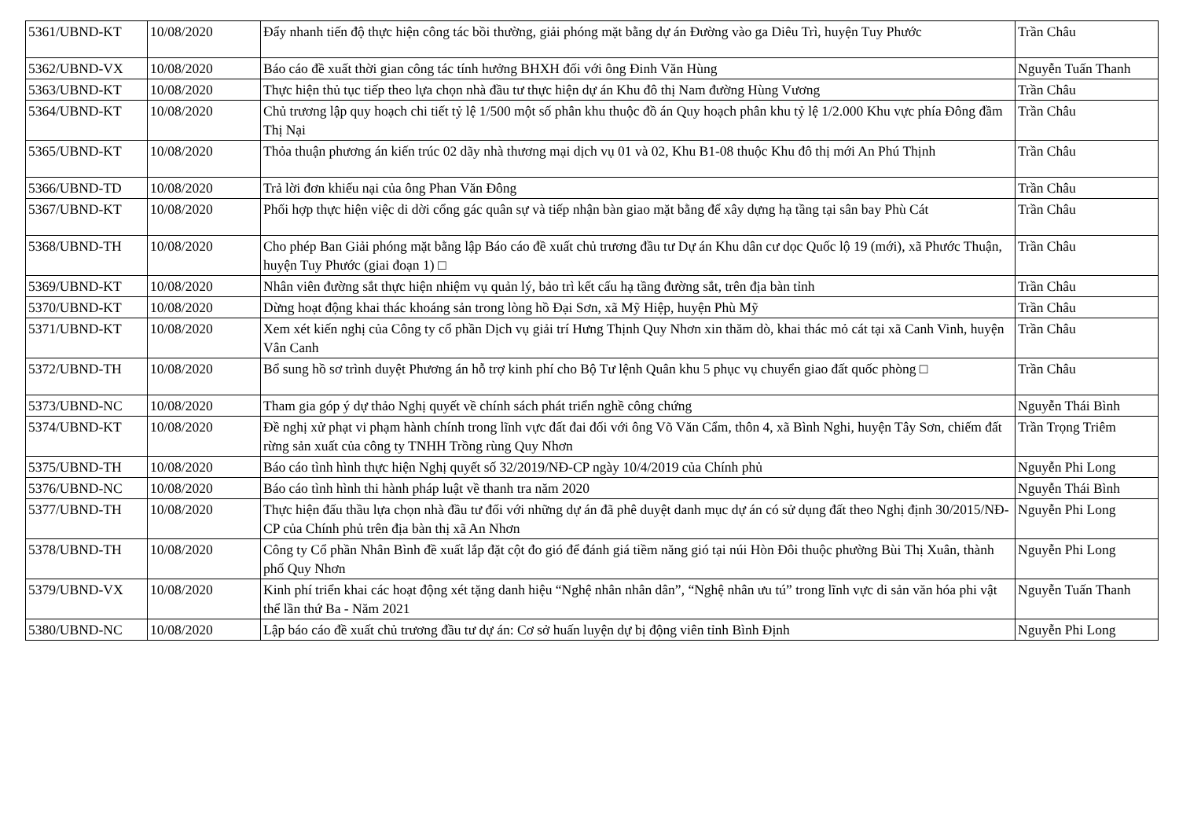| 5361/UBND-KT | 10/08/2020 | Đẩy nhanh tiến độ thực hiện công tác bồi thường, giải phóng mặt bằng dự án Đường vào ga Diêu Trì, huyện Tuy Phước | Trần Châu |
| 5362/UBND-VX | 10/08/2020 | Báo cáo đề xuất thời gian công tác tính hưởng BHXH đối với ông Đinh Văn Hùng | Nguyễn Tuấn Thanh |
| 5363/UBND-KT | 10/08/2020 | Thực hiện thủ tục tiếp theo lựa chọn nhà đầu tư thực hiện dự án Khu đô thị Nam đường Hùng Vương | Trần Châu |
| 5364/UBND-KT | 10/08/2020 | Chủ trương lập quy hoạch chi tiết tỷ lệ 1/500 một số phân khu thuộc đồ án Quy hoạch phân khu tỷ lệ 1/2.000 Khu vực phía Đông đầm Thị Nại | Trần Châu |
| 5365/UBND-KT | 10/08/2020 | Thỏa thuận phương án kiến trúc 02 dãy nhà thương mại dịch vụ 01 và 02, Khu B1-08 thuộc Khu đô thị mới An Phú Thịnh | Trần Châu |
| 5366/UBND-TD | 10/08/2020 | Trả lời đơn khiếu nại của ông Phan Văn Đông | Trần Châu |
| 5367/UBND-KT | 10/08/2020 | Phối hợp thực hiện việc di dời cổng gác quân sự và tiếp nhận bàn giao mặt bằng để xây dựng hạ tầng tại sân bay Phù Cát | Trần Châu |
| 5368/UBND-TH | 10/08/2020 | Cho phép Ban Giải phóng mặt bằng lập Báo cáo đề xuất chủ trương đầu tư Dự án Khu dân cư dọc Quốc lộ 19 (mới), xã Phước Thuận, huyện Tuy Phước (giai đoạn 1) □ | Trần Châu |
| 5369/UBND-KT | 10/08/2020 | Nhân viên đường sắt thực hiện nhiệm vụ quản lý, bảo trì kết cấu hạ tầng đường sắt, trên địa bàn tỉnh | Trần Châu |
| 5370/UBND-KT | 10/08/2020 | Dừng hoạt động khai thác khoáng sản trong lòng hồ Đại Sơn, xã Mỹ Hiệp, huyện Phù Mỹ | Trần Châu |
| 5371/UBND-KT | 10/08/2020 | Xem xét kiến nghị của Công ty cổ phần Dịch vụ giải trí Hưng Thịnh Quy Nhơn xin thăm dò, khai thác mỏ cát tại xã Canh Vinh, huyện Vân Canh | Trần Châu |
| 5372/UBND-TH | 10/08/2020 | Bổ sung hồ sơ trình duyệt Phương án hỗ trợ kinh phí cho Bộ Tư lệnh Quân khu 5 phục vụ chuyển giao đất quốc phòng □ | Trần Châu |
| 5373/UBND-NC | 10/08/2020 | Tham gia góp ý dự thảo Nghị quyết về chính sách phát triển nghề công chứng | Nguyễn Thái Bình |
| 5374/UBND-KT | 10/08/2020 | Đề nghị xử phạt vi phạm hành chính trong lĩnh vực đất đai đối với ông Võ Văn Cẩm, thôn 4, xã Bình Nghi, huyện Tây Sơn, chiếm đất rừng sản xuất của công ty TNHH Trồng rùng Quy Nhơn | Trần Trọng Triêm |
| 5375/UBND-TH | 10/08/2020 | Báo cáo tình hình thực hiện Nghị quyết số 32/2019/NĐ-CP ngày 10/4/2019 của Chính phủ | Nguyễn Phi Long |
| 5376/UBND-NC | 10/08/2020 | Báo cáo tình hình thi hành pháp luật về thanh tra năm 2020 | Nguyễn Thái Bình |
| 5377/UBND-TH | 10/08/2020 | Thực hiện đấu thầu lựa chọn nhà đầu tư đối với những dự án đã phê duyệt danh mục dự án có sử dụng đất theo Nghị định 30/2015/NĐ-CP của Chính phủ trên địa bàn thị xã An Nhơn | Nguyễn Phi Long |
| 5378/UBND-TH | 10/08/2020 | Công ty Cổ phần Nhân Bình đề xuất lắp đặt cột đo gió để đánh giá tiềm năng gió tại núi Hòn Đôi thuộc phường Bùi Thị Xuân, thành phố Quy Nhơn | Nguyễn Phi Long |
| 5379/UBND-VX | 10/08/2020 | Kinh phí triển khai các hoạt động xét tặng danh hiệu “Nghệ nhân nhân dân”, “Nghệ nhân ưu tú” trong lĩnh vực di sản văn hóa phi vật thể lần thứ Ba - Năm 2021 | Nguyễn Tuấn Thanh |
| 5380/UBND-NC | 10/08/2020 | Lập báo cáo đề xuất chủ trương đầu tư dự án: Cơ sở huấn luyện dự bị động viên tỉnh Bình Định | Nguyễn Phi Long |